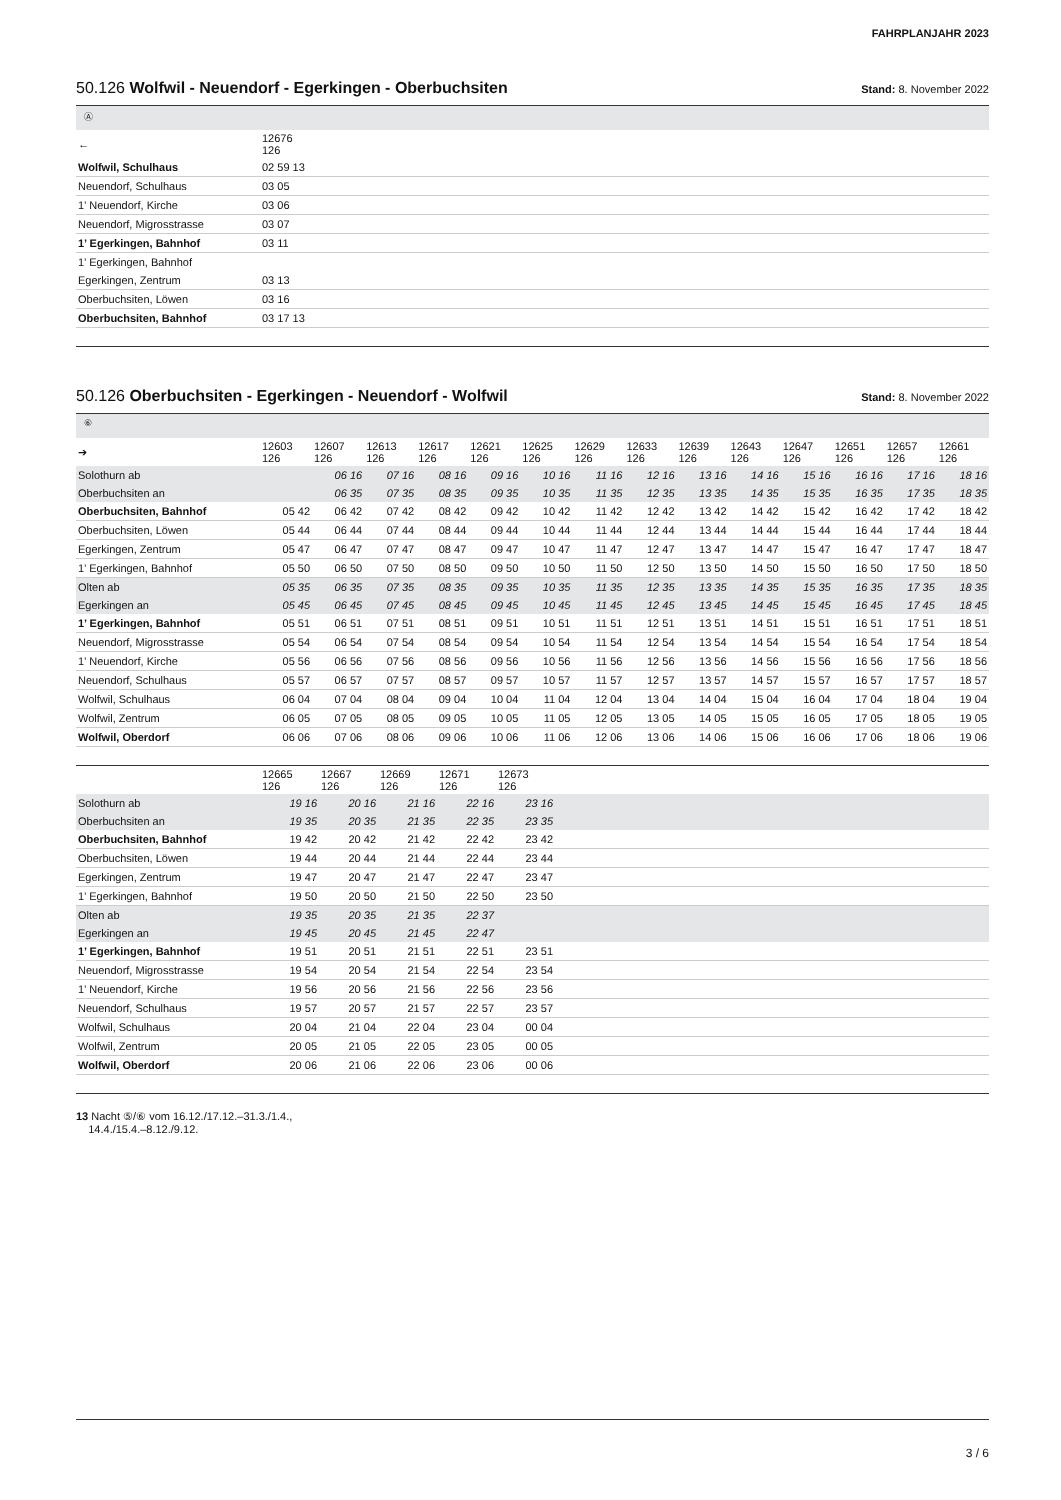FAHRPLANJAHR 2023
50.126 Wolfwil - Neuendorf - Egerkingen - Oberbuchsiten
Stand: 8. November 2022
Ⓐ
| ← | 12676 126 | |
| Wolfwil, Schulhaus | 02 59 13 | |
| Neuendorf, Schulhaus | 03 05 | |
| 1’ Neuendorf, Kirche | 03 06 | |
| Neuendorf, Migrosstrasse | 03 07 | |
| 1’ Egerkingen, Bahnhof | 03 11 | |
| 1’ Egerkingen, Bahnhof | | |
| Egerkingen, Zentrum | 03 13 | |
| Oberbuchsiten, Löwen | 03 16 | |
| Oberbuchsiten, Bahnhof | 03 17 13 | |
50.126 Oberbuchsiten - Egerkingen - Neuendorf - Wolfwil
Stand: 8. November 2022
⑥
| ➔ | 12603 126 | 12607 126 | 12613 126 | 12617 126 | 12621 126 | 12625 126 | 12629 126 | 12633 126 | 12639 126 | 12643 126 | 12647 126 | 12651 126 | 12657 126 | 12661 126 |
| Solothurn ab | | 06 16 | 07 16 | 08 16 | 09 16 | 10 16 | 11 16 | 12 16 | 13 16 | 14 16 | 15 16 | 16 16 | 17 16 | 18 16 |
| Oberbuchsiten an | | 06 35 | 07 35 | 08 35 | 09 35 | 10 35 | 11 35 | 12 35 | 13 35 | 14 35 | 15 35 | 16 35 | 17 35 | 18 35 |
| Oberbuchsiten, Bahnhof | 05 42 | 06 42 | 07 42 | 08 42 | 09 42 | 10 42 | 11 42 | 12 42 | 13 42 | 14 42 | 15 42 | 16 42 | 17 42 | 18 42 |
| Oberbuchsiten, Löwen | 05 44 | 06 44 | 07 44 | 08 44 | 09 44 | 10 44 | 11 44 | 12 44 | 13 44 | 14 44 | 15 44 | 16 44 | 17 44 | 18 44 |
| Egerkingen, Zentrum | 05 47 | 06 47 | 07 47 | 08 47 | 09 47 | 10 47 | 11 47 | 12 47 | 13 47 | 14 47 | 15 47 | 16 47 | 17 47 | 18 47 |
| 1’ Egerkingen, Bahnhof | 05 50 | 06 50 | 07 50 | 08 50 | 09 50 | 10 50 | 11 50 | 12 50 | 13 50 | 14 50 | 15 50 | 16 50 | 17 50 | 18 50 |
| Olten ab | 05 35 | 06 35 | 07 35 | 08 35 | 09 35 | 10 35 | 11 35 | 12 35 | 13 35 | 14 35 | 15 35 | 16 35 | 17 35 | 18 35 |
| Egerkingen an | 05 45 | 06 45 | 07 45 | 08 45 | 09 45 | 10 45 | 11 45 | 12 45 | 13 45 | 14 45 | 15 45 | 16 45 | 17 45 | 18 45 |
| 1’ Egerkingen, Bahnhof | 05 51 | 06 51 | 07 51 | 08 51 | 09 51 | 10 51 | 11 51 | 12 51 | 13 51 | 14 51 | 15 51 | 16 51 | 17 51 | 18 51 |
| Neuendorf, Migrosstrasse | 05 54 | 06 54 | 07 54 | 08 54 | 09 54 | 10 54 | 11 54 | 12 54 | 13 54 | 14 54 | 15 54 | 16 54 | 17 54 | 18 54 |
| 1’ Neuendorf, Kirche | 05 56 | 06 56 | 07 56 | 08 56 | 09 56 | 10 56 | 11 56 | 12 56 | 13 56 | 14 56 | 15 56 | 16 56 | 17 56 | 18 56 |
| Neuendorf, Schulhaus | 05 57 | 06 57 | 07 57 | 08 57 | 09 57 | 10 57 | 11 57 | 12 57 | 13 57 | 14 57 | 15 57 | 16 57 | 17 57 | 18 57 |
| Wolfwil, Schulhaus | 06 04 | 07 04 | 08 04 | 09 04 | 10 04 | 11 04 | 12 04 | 13 04 | 14 04 | 15 04 | 16 04 | 17 04 | 18 04 | 19 04 |
| Wolfwil, Zentrum | 06 05 | 07 05 | 08 05 | 09 05 | 10 05 | 11 05 | 12 05 | 13 05 | 14 05 | 15 05 | 16 05 | 17 05 | 18 05 | 19 05 |
| Wolfwil, Oberdorf | 06 06 | 07 06 | 08 06 | 09 06 | 10 06 | 11 06 | 12 06 | 13 06 | 14 06 | 15 06 | 16 06 | 17 06 | 18 06 | 19 06 |
| | 12665 126 | 12667 126 | 12669 126 | 12671 126 | 12673 126 | |
| Solothurn ab | 19 16 | 20 16 | 21 16 | 22 16 | 23 16 | |
| Oberbuchsiten an | 19 35 | 20 35 | 21 35 | 22 35 | 23 35 | |
| Oberbuchsiten, Bahnhof | 19 42 | 20 42 | 21 42 | 22 42 | 23 42 | |
| Oberbuchsiten, Löwen | 19 44 | 20 44 | 21 44 | 22 44 | 23 44 | |
| Egerkingen, Zentrum | 19 47 | 20 47 | 21 47 | 22 47 | 23 47 | |
| 1’ Egerkingen, Bahnhof | 19 50 | 20 50 | 21 50 | 22 50 | 23 50 | |
| Olten ab | 19 35 | 20 35 | 21 35 | 22 37 | | |
| Egerkingen an | 19 45 | 20 45 | 21 45 | 22 47 | | |
| 1’ Egerkingen, Bahnhof | 19 51 | 20 51 | 21 51 | 22 51 | 23 51 | |
| Neuendorf, Migrosstrasse | 19 54 | 20 54 | 21 54 | 22 54 | 23 54 | |
| 1’ Neuendorf, Kirche | 19 56 | 20 56 | 21 56 | 22 56 | 23 56 | |
| Neuendorf, Schulhaus | 19 57 | 20 57 | 21 57 | 22 57 | 23 57 | |
| Wolfwil, Schulhaus | 20 04 | 21 04 | 22 04 | 23 04 | 00 04 | |
| Wolfwil, Zentrum | 20 05 | 21 05 | 22 05 | 23 05 | 00 05 | |
| Wolfwil, Oberdorf | 20 06 | 21 06 | 22 06 | 23 06 | 00 06 | |
13 Nacht ⑤/⑥ vom 16.12./17.12.–31.3./1.4.,
14.4./15.4.–8.12./9.12.
3 / 6